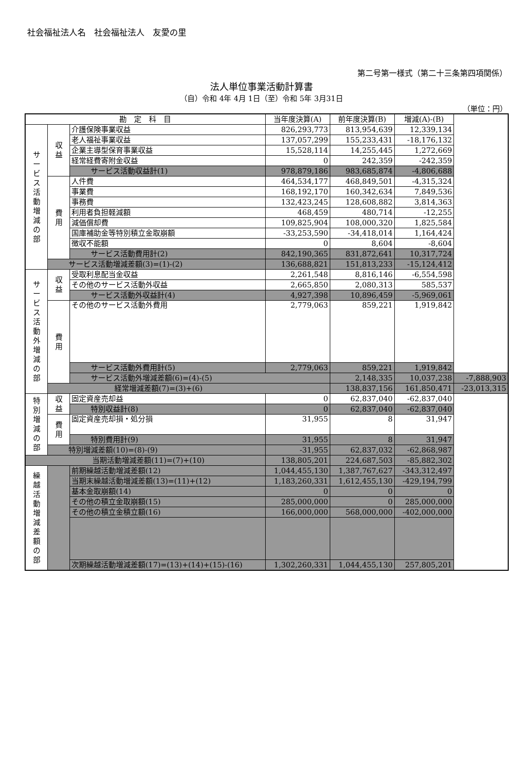社会福祉法人名　社会福祉法人　友愛の里
第二号第一様式（第二十三条第四項関係）
法人単位事業活動計算書
（自）令和 4年 4月 1日（至）令和 5年 3月31日
（単位：円）
| 勘 定 科 目 | | | 当年度決算(A) | 前年度決算(B) | 増減(A)-(B) | |
| --- | --- | --- | --- | --- | --- | --- |
| サ ー ビ ス 活 動 増 減 の 部 | 収 益 | 介護保険事業収益 | 826,293,773 | 813,954,639 | 12,339,134 | |
| | | 老人福祉事業収益 | 137,057,299 | 155,233,431 | -18,176,132 | |
| | | 企業主導型保育事業収益 | 15,528,114 | 14,255,445 | 1,272,669 | |
| | | 経常経費寄附金収益 | 0 | 242,359 | -242,359 | |
| | | サービス活動収益計(1) | 978,879,186 | 983,685,874 | -4,806,688 | |
| | 費 用 | 人件費 | 464,534,177 | 468,849,501 | -4,315,324 | |
| | | 事業費 | 168,192,170 | 160,342,634 | 7,849,536 | |
| | | 事務費 | 132,423,245 | 128,608,882 | 3,814,363 | |
| | | 利用者負担軽減額 | 468,459 | 480,714 | -12,255 | |
| | | 減価償却費 | 109,825,904 | 108,000,320 | 1,825,584 | |
| | | 国庫補助金等特別積立金取崩額 | -33,253,590 | -34,418,014 | 1,164,424 | |
| | | 徴収不能額 | 0 | 8,604 | -8,604 | |
| | | サービス活動費用計(2) | 842,190,365 | 831,872,641 | 10,317,724 | |
| | サービス活動増減差額(3)=(1)-(2) | | 136,688,821 | 151,813,233 | -15,124,412 | |
| サ ー ビ ス 活 動 外 増 減 の 部 | 収 益 | 受取利息配当金収益 | 2,261,548 | 8,816,146 | -6,554,598 | |
| | | その他のサービス活動外収益 | 2,665,850 | 2,080,313 | 585,537 | |
| | | サービス活動外収益計(4) | 4,927,398 | 10,896,459 | -5,969,061 | |
| | 費 用 | その他のサービス活動外費用 | 2,779,063 | 859,221 | 1,919,842 | |
| | | サービス活動外費用計(5) | 2,779,063 | 859,221 | 1,919,842 | |
| | | サービス活動外増減差額(6)=(4)-(5) | | 2,148,335 | 10,037,238 | -7,888,903 |
| | 経常増減差額(7)=(3)+(6) | | | 138,837,156 | 161,850,471 | -23,013,315 |
| 特 別 増 減 の 部 | 収 益 | 固定資産売却益 | 0 | 62,837,040 | -62,837,040 | |
| | | 特別収益計(8) | 0 | 62,837,040 | -62,837,040 | |
| | 費 用 | 固定資産売却損・処分損 | 31,955 | 8 | 31,947 | |
| | | 特別費用計(9) | 31,955 | 8 | 31,947 | |
| | 特別増減差額(10)=(8)-(9) | | -31,955 | 62,837,032 | -62,868,987 | |
| 当期活動増減差額(11)=(7)+(10) | | | 138,805,201 | 224,687,503 | -85,882,302 | |
| 繰 越 活 動 増 減 差 額 の 部 | | 前期繰越活動増減差額(12) | 1,044,455,130 | 1,387,767,627 | -343,312,497 | |
| | | 当期末繰越活動増減差額(13)=(11)+(12) | 1,183,260,331 | 1,612,455,130 | -429,194,799 | |
| | | 基本金取崩額(14) | 0 | 0 | 0 | |
| | | その他の積立金取崩額(15) | 285,000,000 | 0 | 285,000,000 | |
| | | その他の積立金積立額(16) | 166,000,000 | 568,000,000 | -402,000,000 | |
| | | 次期繰越活動増減差額(17)=(13)+(14)+(15)-(16) | 1,302,260,331 | 1,044,455,130 | 257,805,201 | |